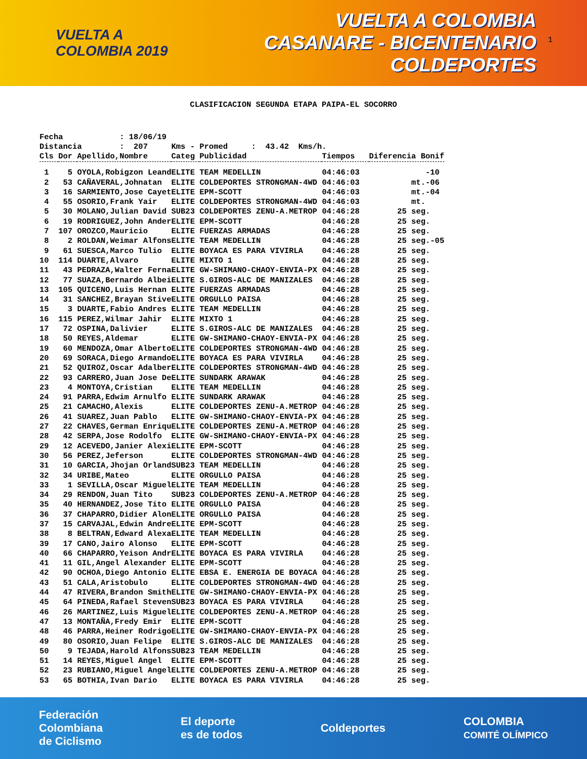VUELTA A
COLOMBIA 2019
VUELTA A COLOMBIA
CASANARE - BICENTENARIO
COLDEPORTES
1
CLASIFICACION SEGUNDA ETAPA PAIPA-EL SOCORRO
Fecha : 18/06/19 Distancia : 207 Kms - Promed : 43.42 Kms/h.
| Cls | Dor | Apellido,Nombre | Categ | Publicidad | Tiempos | Diferencia Bonif |
| --- | --- | --- | --- | --- | --- | --- |
| 1 | 5 | OYOLA,Robigzon Leand | ELITE | TEAM MEDELLIN | 04:46:03 | -10 |
| 2 | 53 | CAÑAVERAL,Johnatan | ELITE | COLDEPORTES STRONGMAN-4WD | 04:46:03 | mt.-06 |
| 3 | 16 | SARMIENTO,Jose Cayet | ELITE | EPM-SCOTT | 04:46:03 | mt.-04 |
| 4 | 55 | OSORIO,Frank Yair | ELITE | COLDEPORTES STRONGMAN-4WD | 04:46:03 | mt. |
| 5 | 30 | MOLANO,Julian David | SUB23 | COLDEPORTES ZENU-A.METROP | 04:46:28 | 25 seg. |
| 6 | 19 | RODRIGUEZ,John Ander | ELITE | EPM-SCOTT | 04:46:28 | 25 seg. |
| 7 | 107 | OROZCO,Mauricio | ELITE | FUERZAS ARMADAS | 04:46:28 | 25 seg. |
| 8 | 2 | ROLDAN,Weimar Alfons | ELITE | TEAM MEDELLIN | 04:46:28 | 25 seg.-05 |
| 9 | 61 | SUESCA,Marco Tulio | ELITE | BOYACA ES PARA VIVIRLA | 04:46:28 | 25 seg. |
| 10 | 114 | DUARTE,Alvaro | ELITE | MIXTO 1 | 04:46:28 | 25 seg. |
| 11 | 43 | PEDRAZA,Walter Ferna | ELITE | GW-SHIMANO-CHAOY-ENVIA-PX | 04:46:28 | 25 seg. |
| 12 | 77 | SUAZA,Bernardo Albei | ELITE | S.GIROS-ALC DE MANIZALES | 04:46:28 | 25 seg. |
| 13 | 105 | QUICENO,Luis Hernan | ELITE | FUERZAS ARMADAS | 04:46:28 | 25 seg. |
| 14 | 31 | SANCHEZ,Brayan Stive | ELITE | ORGULLO PAISA | 04:46:28 | 25 seg. |
| 15 | 3 | DUARTE,Fabio Andres | ELITE | TEAM MEDELLIN | 04:46:28 | 25 seg. |
| 16 | 115 | PEREZ,Wilmar Jahir | ELITE | MIXTO 1 | 04:46:28 | 25 seg. |
| 17 | 72 | OSPINA,Dalivier | ELITE | S.GIROS-ALC DE MANIZALES | 04:46:28 | 25 seg. |
| 18 | 50 | REYES,Aldemar | ELITE | GW-SHIMANO-CHAOY-ENVIA-PX | 04:46:28 | 25 seg. |
| 19 | 60 | MENDOZA,Omar Alberto | ELITE | COLDEPORTES STRONGMAN-4WD | 04:46:28 | 25 seg. |
| 20 | 69 | SORACA,Diego Armando | ELITE | BOYACA ES PARA VIVIRLA | 04:46:28 | 25 seg. |
| 21 | 52 | QUIROZ,Oscar Adalber | ELITE | COLDEPORTES STRONGMAN-4WD | 04:46:28 | 25 seg. |
| 22 | 93 | CARRERO,Juan Jose De | ELITE | SUNDARK ARAWAK | 04:46:28 | 25 seg. |
| 23 | 4 | MONTOYA,Cristian | ELITE | TEAM MEDELLIN | 04:46:28 | 25 seg. |
| 24 | 91 | PARRA,Edwim Arnulfo | ELITE | SUNDARK ARAWAK | 04:46:28 | 25 seg. |
| 25 | 21 | CAMACHO,Alexis | ELITE | COLDEPORTES ZENU-A.METROP | 04:46:28 | 25 seg. |
| 26 | 41 | SUAREZ,Juan Pablo | ELITE | GW-SHIMANO-CHAOY-ENVIA-PX | 04:46:28 | 25 seg. |
| 27 | 22 | CHAVES,German Enriqu | ELITE | COLDEPORTES ZENU-A.METROP | 04:46:28 | 25 seg. |
| 28 | 42 | SERPA,Jose Rodolfo | ELITE | GW-SHIMANO-CHAOY-ENVIA-PX | 04:46:28 | 25 seg. |
| 29 | 12 | ACEVEDO,Janier Alexi | ELITE | EPM-SCOTT | 04:46:28 | 25 seg. |
| 30 | 56 | PEREZ,Jeferson | ELITE | COLDEPORTES STRONGMAN-4WD | 04:46:28 | 25 seg. |
| 31 | 10 | GARCIA,Jhojan Orland | SUB23 | TEAM MEDELLIN | 04:46:28 | 25 seg. |
| 32 | 34 | URIBE,Mateo | ELITE | ORGULLO PAISA | 04:46:28 | 25 seg. |
| 33 | 1 | SEVILLA,Oscar Miguel | ELITE | TEAM MEDELLIN | 04:46:28 | 25 seg. |
| 34 | 29 | RENDON,Juan Tito | SUB23 | COLDEPORTES ZENU-A.METROP | 04:46:28 | 25 seg. |
| 35 | 40 | HERNANDEZ,Jose Tito | ELITE | ORGULLO PAISA | 04:46:28 | 25 seg. |
| 36 | 37 | CHAPARRO,Didier Alon | ELITE | ORGULLO PAISA | 04:46:28 | 25 seg. |
| 37 | 15 | CARVAJAL,Edwin Andre | ELITE | EPM-SCOTT | 04:46:28 | 25 seg. |
| 38 | 8 | BELTRAN,Edward Alexa | ELITE | TEAM MEDELLIN | 04:46:28 | 25 seg. |
| 39 | 17 | CANO,Jairo Alonso | ELITE | EPM-SCOTT | 04:46:28 | 25 seg. |
| 40 | 66 | CHAPARRO,Yeison Andr | ELITE | BOYACA ES PARA VIVIRLA | 04:46:28 | 25 seg. |
| 41 | 11 | GIL,Angel Alexander | ELITE | EPM-SCOTT | 04:46:28 | 25 seg. |
| 42 | 90 | OCHOA,Diego Antonio | ELITE | EBSA E. ENERGIA DE BOYACA | 04:46:28 | 25 seg. |
| 43 | 51 | CALA,Aristobulo | ELITE | COLDEPORTES STRONGMAN-4WD | 04:46:28 | 25 seg. |
| 44 | 47 | RIVERA,Brandon Smith | ELITE | GW-SHIMANO-CHAOY-ENVIA-PX | 04:46:28 | 25 seg. |
| 45 | 64 | PINEDA,Rafael Steven | SUB23 | BOYACA ES PARA VIVIRLA | 04:46:28 | 25 seg. |
| 46 | 26 | MARTINEZ,Luis Miguel | ELITE | COLDEPORTES ZENU-A.METROP | 04:46:28 | 25 seg. |
| 47 | 13 | MONTAÑA,Fredy Emir | ELITE | EPM-SCOTT | 04:46:28 | 25 seg. |
| 48 | 46 | PARRA,Heiner Rodrigo | ELITE | GW-SHIMANO-CHAOY-ENVIA-PX | 04:46:28 | 25 seg. |
| 49 | 80 | OSORIO,Juan Felipe | ELITE | S.GIROS-ALC DE MANIZALES | 04:46:28 | 25 seg. |
| 50 | 9 | TEJADA,Harold Alfons | SUB23 | TEAM MEDELLIN | 04:46:28 | 25 seg. |
| 51 | 14 | REYES,Miguel Angel | ELITE | EPM-SCOTT | 04:46:28 | 25 seg. |
| 52 | 23 | RUBIANO,Miguel Angel | ELITE | COLDEPORTES ZENU-A.METROP | 04:46:28 | 25 seg. |
| 53 | 65 | BOTHIA,Ivan Dario | ELITE | BOYACA ES PARA VIVIRLA | 04:46:28 | 25 seg. |
Federación
Colombiana
de Ciclismo
El deporte
es de todos
Coldeportes
COLOMBIA
COMITÉ OLÍMPICO